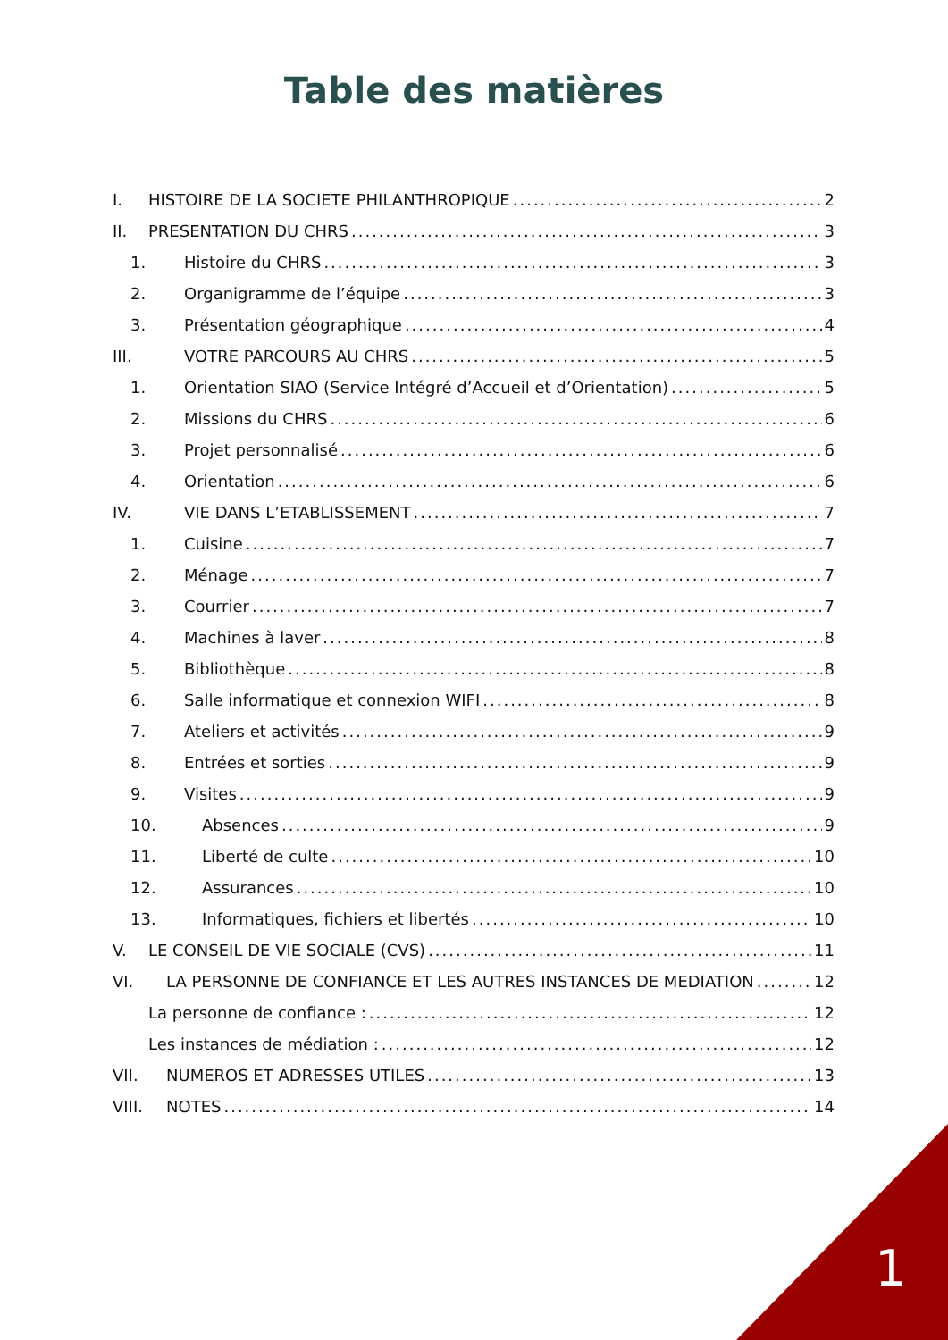Table des matières
I. HISTOIRE DE LA SOCIETE PHILANTHROPIQUE 2
II. PRESENTATION DU CHRS 3
1. Histoire du CHRS 3
2. Organigramme de l’équipe 3
3. Présentation géographique 4
III. VOTRE PARCOURS AU CHRS 5
1. Orientation SIAO (Service Intégré d’Accueil et d’Orientation) 5
2. Missions du CHRS 6
3. Projet personnalisé 6
4. Orientation 6
IV. VIE DANS L’ETABLISSEMENT 7
1. Cuisine 7
2. Ménage 7
3. Courrier 7
4. Machines à laver 8
5. Bibliothèque 8
6. Salle informatique et connexion WIFI 8
7. Ateliers et activités 9
8. Entrées et sorties 9
9. Visites 9
10. Absences 9
11. Liberté de culte 10
12. Assurances 10
13. Informatiques, fichiers et libertés 10
V. LE CONSEIL DE VIE SOCIALE (CVS) 11
VI. LA PERSONNE DE CONFIANCE ET LES AUTRES INSTANCES DE MEDIATION 12
La personne de confiance : 12
Les instances de médiation : 12
VII. NUMEROS ET ADRESSES UTILES 13
VIII. NOTES 14
1